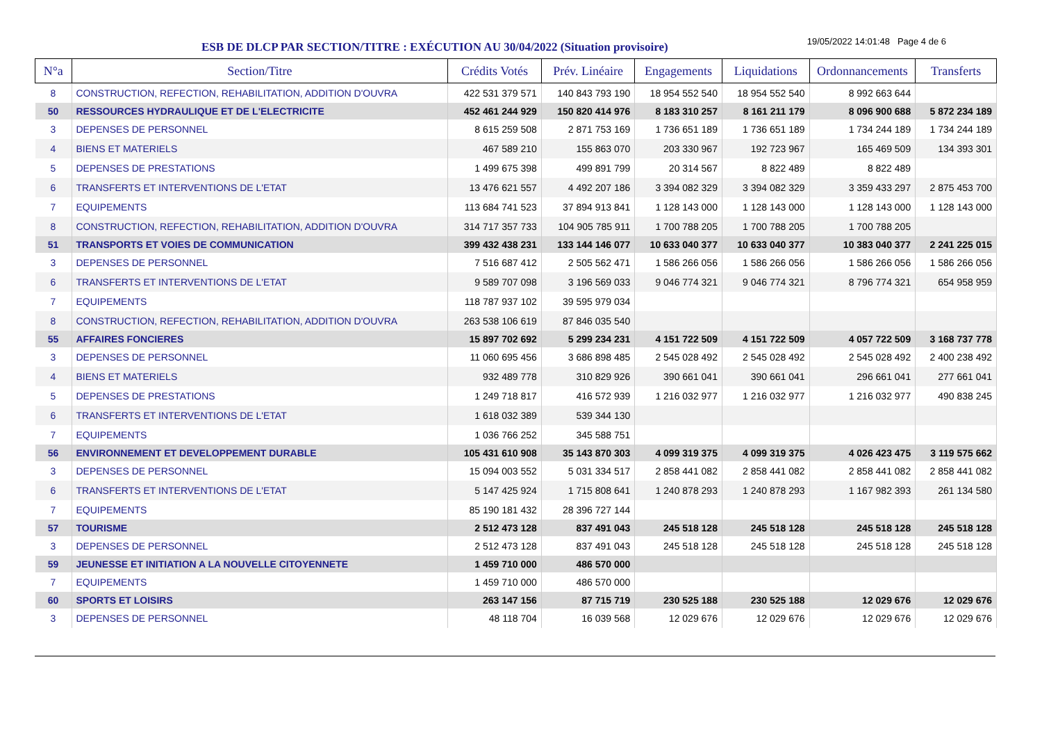ESB DE DLCP PAR SECTION/TITRE : EXÉCUTION AU 30/04/2022 (Situation provisoire)
19/05/2022 14:01:48 Page 4 de 6
| N°a | Section/Titre | Crédits Votés | Prév. Linéaire | Engagements | Liquidations | Ordonnancements | Transferts |
| --- | --- | --- | --- | --- | --- | --- | --- |
| 8 | CONSTRUCTION, REFECTION, REHABILITATION, ADDITION D'OUVRA | 422 531 379 571 | 140 843 793 190 | 18 954 552 540 | 18 954 552 540 | 8 992 663 644 | |
| 50 | RESSOURCES HYDRAULIQUE ET DE L'ELECTRICITE | 452 461 244 929 | 150 820 414 976 | 8 183 310 257 | 8 161 211 179 | 8 096 900 688 | 5 872 234 189 |
| 3 | DEPENSES DE PERSONNEL | 8 615 259 508 | 2 871 753 169 | 1 736 651 189 | 1 736 651 189 | 1 734 244 189 | 1 734 244 189 |
| 4 | BIENS ET MATERIELS | 467 589 210 | 155 863 070 | 203 330 967 | 192 723 967 | 165 469 509 | 134 393 301 |
| 5 | DEPENSES DE PRESTATIONS | 1 499 675 398 | 499 891 799 | 20 314 567 | 8 822 489 | 8 822 489 | |
| 6 | TRANSFERTS ET INTERVENTIONS DE L'ETAT | 13 476 621 557 | 4 492 207 186 | 3 394 082 329 | 3 394 082 329 | 3 359 433 297 | 2 875 453 700 |
| 7 | EQUIPEMENTS | 113 684 741 523 | 37 894 913 841 | 1 128 143 000 | 1 128 143 000 | 1 128 143 000 | 1 128 143 000 |
| 8 | CONSTRUCTION, REFECTION, REHABILITATION, ADDITION D'OUVRA | 314 717 357 733 | 104 905 785 911 | 1 700 788 205 | 1 700 788 205 | 1 700 788 205 | |
| 51 | TRANSPORTS ET VOIES DE COMMUNICATION | 399 432 438 231 | 133 144 146 077 | 10 633 040 377 | 10 633 040 377 | 10 383 040 377 | 2 241 225 015 |
| 3 | DEPENSES DE PERSONNEL | 7 516 687 412 | 2 505 562 471 | 1 586 266 056 | 1 586 266 056 | 1 586 266 056 | 1 586 266 056 |
| 6 | TRANSFERTS ET INTERVENTIONS DE L'ETAT | 9 589 707 098 | 3 196 569 033 | 9 046 774 321 | 9 046 774 321 | 8 796 774 321 | 654 958 959 |
| 7 | EQUIPEMENTS | 118 787 937 102 | 39 595 979 034 | | | | |
| 8 | CONSTRUCTION, REFECTION, REHABILITATION, ADDITION D'OUVRA | 263 538 106 619 | 87 846 035 540 | | | | |
| 55 | AFFAIRES FONCIERES | 15 897 702 692 | 5 299 234 231 | 4 151 722 509 | 4 151 722 509 | 4 057 722 509 | 3 168 737 778 |
| 3 | DEPENSES DE PERSONNEL | 11 060 695 456 | 3 686 898 485 | 2 545 028 492 | 2 545 028 492 | 2 545 028 492 | 2 400 238 492 |
| 4 | BIENS ET MATERIELS | 932 489 778 | 310 829 926 | 390 661 041 | 390 661 041 | 296 661 041 | 277 661 041 |
| 5 | DEPENSES DE PRESTATIONS | 1 249 718 817 | 416 572 939 | 1 216 032 977 | 1 216 032 977 | 1 216 032 977 | 490 838 245 |
| 6 | TRANSFERTS ET INTERVENTIONS DE L'ETAT | 1 618 032 389 | 539 344 130 | | | | |
| 7 | EQUIPEMENTS | 1 036 766 252 | 345 588 751 | | | | |
| 56 | ENVIRONNEMENT ET DEVELOPPEMENT DURABLE | 105 431 610 908 | 35 143 870 303 | 4 099 319 375 | 4 099 319 375 | 4 026 423 475 | 3 119 575 662 |
| 3 | DEPENSES DE PERSONNEL | 15 094 003 552 | 5 031 334 517 | 2 858 441 082 | 2 858 441 082 | 2 858 441 082 | 2 858 441 082 |
| 6 | TRANSFERTS ET INTERVENTIONS DE L'ETAT | 5 147 425 924 | 1 715 808 641 | 1 240 878 293 | 1 240 878 293 | 1 167 982 393 | 261 134 580 |
| 7 | EQUIPEMENTS | 85 190 181 432 | 28 396 727 144 | | | | |
| 57 | TOURISME | 2 512 473 128 | 837 491 043 | 245 518 128 | 245 518 128 | 245 518 128 | 245 518 128 |
| 3 | DEPENSES DE PERSONNEL | 2 512 473 128 | 837 491 043 | 245 518 128 | 245 518 128 | 245 518 128 | 245 518 128 |
| 59 | JEUNESSE ET INITIATION A LA NOUVELLE CITOYENNETE | 1 459 710 000 | 486 570 000 | | | | |
| 7 | EQUIPEMENTS | 1 459 710 000 | 486 570 000 | | | | |
| 60 | SPORTS ET LOISIRS | 263 147 156 | 87 715 719 | 230 525 188 | 230 525 188 | 12 029 676 | 12 029 676 |
| 3 | DEPENSES DE PERSONNEL | 48 118 704 | 16 039 568 | 12 029 676 | 12 029 676 | 12 029 676 | 12 029 676 |